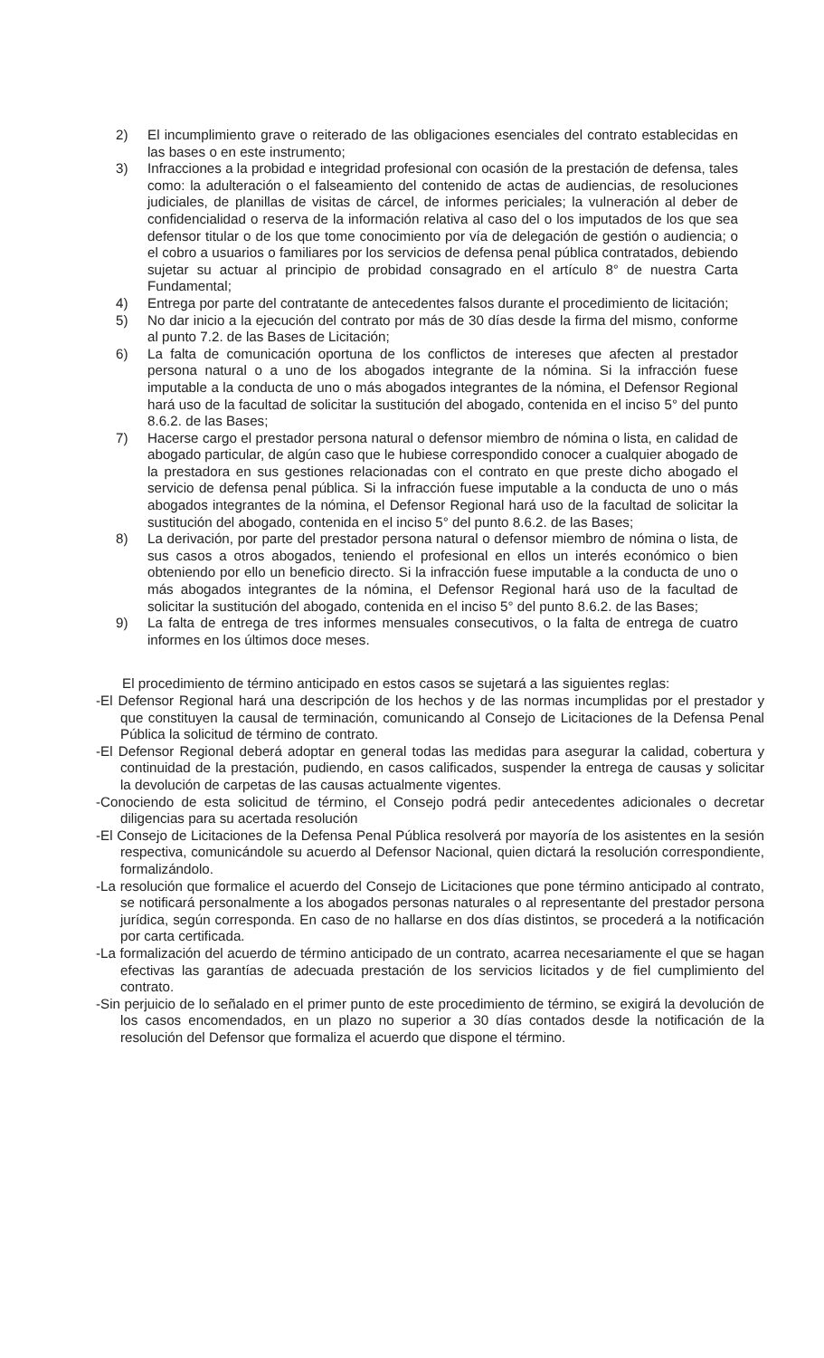2) El incumplimiento grave o reiterado de las obligaciones esenciales del contrato establecidas en las bases o en este instrumento;
3) Infracciones a la probidad e integridad profesional con ocasión de la prestación de defensa, tales como: la adulteración o el falseamiento del contenido de actas de audiencias, de resoluciones judiciales, de planillas de visitas de cárcel, de informes periciales; la vulneración al deber de confidencialidad o reserva de la información relativa al caso del o los imputados de los que sea defensor titular o de los que tome conocimiento por vía de delegación de gestión o audiencia; o el cobro a usuarios o familiares por los servicios de defensa penal pública contratados, debiendo sujetar su actuar al principio de probidad consagrado en el artículo 8° de nuestra Carta Fundamental;
4) Entrega por parte del contratante de antecedentes falsos durante el procedimiento de licitación;
5) No dar inicio a la ejecución del contrato por más de 30 días desde la firma del mismo, conforme al punto 7.2. de las Bases de Licitación;
6) La falta de comunicación oportuna de los conflictos de intereses que afecten al prestador persona natural o a uno de los abogados integrante de la nómina. Si la infracción fuese imputable a la conducta de uno o más abogados integrantes de la nómina, el Defensor Regional hará uso de la facultad de solicitar la sustitución del abogado, contenida en el inciso 5° del punto 8.6.2. de las Bases;
7) Hacerse cargo el prestador persona natural o defensor miembro de nómina o lista, en calidad de abogado particular, de algún caso que le hubiese correspondido conocer a cualquier abogado de la prestadora en sus gestiones relacionadas con el contrato en que preste dicho abogado el servicio de defensa penal pública. Si la infracción fuese imputable a la conducta de uno o más abogados integrantes de la nómina, el Defensor Regional hará uso de la facultad de solicitar la sustitución del abogado, contenida en el inciso 5° del punto 8.6.2. de las Bases;
8) La derivación, por parte del prestador persona natural o defensor miembro de nómina o lista, de sus casos a otros abogados, teniendo el profesional en ellos un interés económico o bien obteniendo por ello un beneficio directo. Si la infracción fuese imputable a la conducta de uno o más abogados integrantes de la nómina, el Defensor Regional hará uso de la facultad de solicitar la sustitución del abogado, contenida en el inciso 5° del punto 8.6.2. de las Bases;
9) La falta de entrega de tres informes mensuales consecutivos, o la falta de entrega de cuatro informes en los últimos doce meses.
El procedimiento de término anticipado en estos casos se sujetará a las siguientes reglas:
-El Defensor Regional hará una descripción de los hechos y de las normas incumplidas por el prestador y que constituyen la causal de terminación, comunicando al Consejo de Licitaciones de la Defensa Penal Pública la solicitud de término de contrato.
-El Defensor Regional deberá adoptar en general todas las medidas para asegurar la calidad, cobertura y continuidad de la prestación, pudiendo, en casos calificados, suspender la entrega de causas y solicitar la devolución de carpetas de las causas actualmente vigentes.
-Conociendo de esta solicitud de término, el Consejo podrá pedir antecedentes adicionales o decretar diligencias para su acertada resolución
-El Consejo de Licitaciones de la Defensa Penal Pública resolverá por mayoría de los asistentes en la sesión respectiva, comunicándole su acuerdo al Defensor Nacional, quien dictará la resolución correspondiente, formalizándolo.
-La resolución que formalice el acuerdo del Consejo de Licitaciones que pone término anticipado al contrato, se notificará personalmente a los abogados personas naturales o al representante del prestador persona jurídica, según corresponda. En caso de no hallarse en dos días distintos, se procederá a la notificación por carta certificada.
-La formalización del acuerdo de término anticipado de un contrato, acarrea necesariamente el que se hagan efectivas las garantías de adecuada prestación de los servicios licitados y de fiel cumplimiento del contrato.
-Sin perjuicio de lo señalado en el primer punto de este procedimiento de término, se exigirá la devolución de los casos encomendados, en un plazo no superior a 30 días contados desde la notificación de la resolución del Defensor que formaliza el acuerdo que dispone el término.